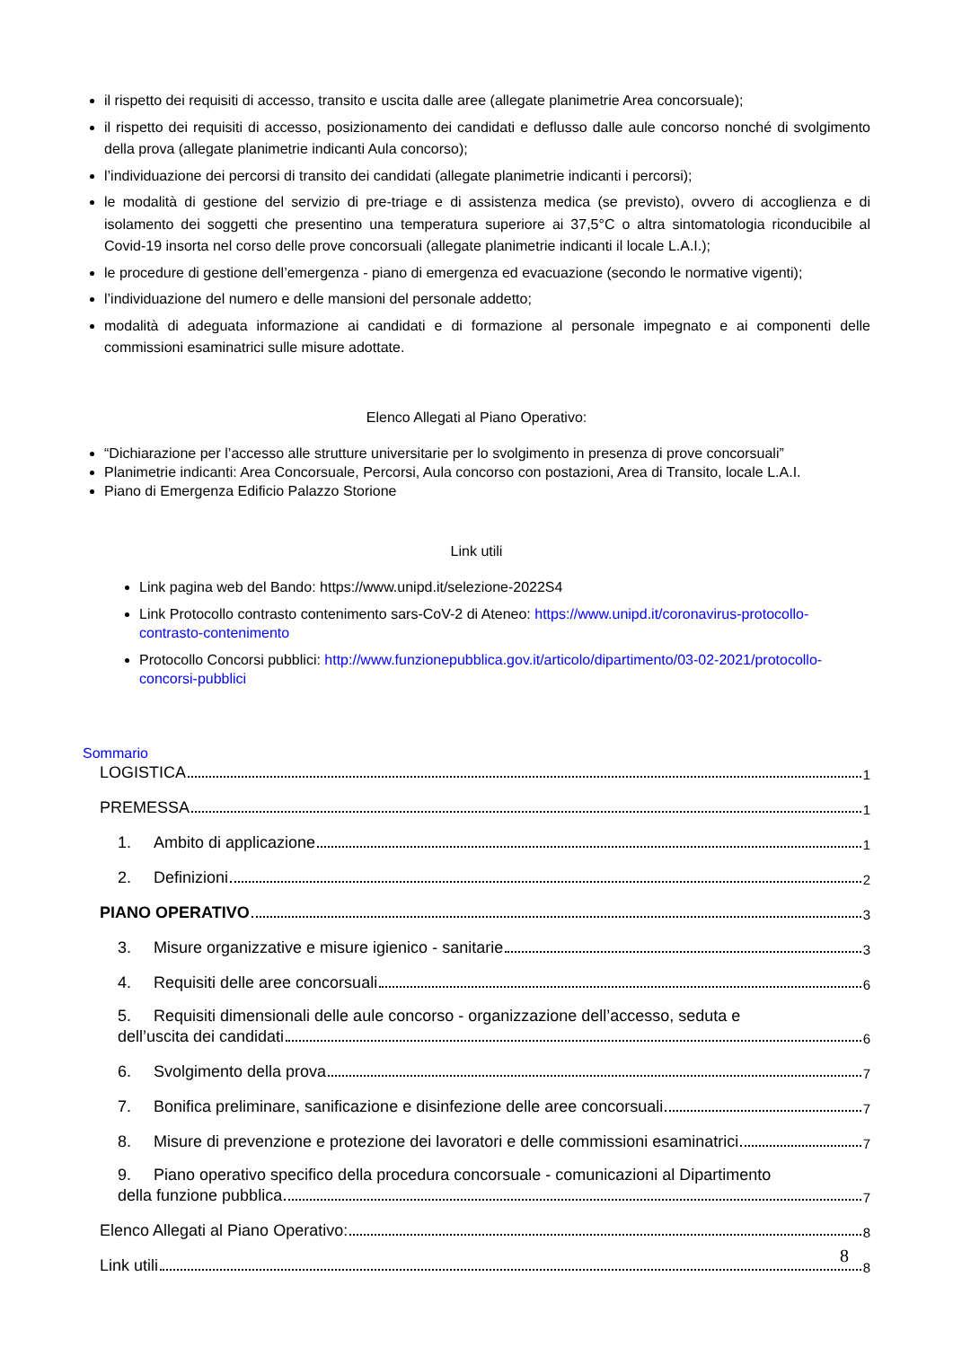il rispetto dei requisiti di accesso, transito e uscita dalle aree (allegate planimetrie Area concorsuale);
il rispetto dei requisiti di accesso, posizionamento dei candidati e deflusso dalle aule concorso nonché di svolgimento della prova (allegate planimetrie indicanti Aula concorso);
l’individuazione dei percorsi di transito dei candidati (allegate planimetrie indicanti i percorsi);
le modalità di gestione del servizio di pre-triage e di assistenza medica (se previsto), ovvero di accoglienza e di isolamento dei soggetti che presentino una temperatura superiore ai 37,5°C o altra sintomatologia riconducibile al Covid-19 insorta nel corso delle prove concorsuali (allegate planimetrie indicanti il locale L.A.I.);
le procedure di gestione dell’emergenza - piano di emergenza ed evacuazione (secondo le normative vigenti);
l’individuazione del numero e delle mansioni del personale addetto;
modalità di adeguata informazione ai candidati e di formazione al personale impegnato e ai componenti delle commissioni esaminatrici sulle misure adottate.
Elenco Allegati al Piano Operativo:
“Dichiarazione per l’accesso alle strutture universitarie per lo svolgimento in presenza di prove concorsuali”
Planimetrie indicanti: Area Concorsuale, Percorsi, Aula concorso con postazioni, Area di Transito, locale L.A.I.
Piano di Emergenza Edificio Palazzo Storione
Link utili
Link pagina web del Bando: https://www.unipd.it/selezione-2022S4
Link Protocollo contrasto contenimento sars-CoV-2 di Ateneo: https://www.unipd.it/coronavirus-protocollo-contrasto-contenimento
Protocollo Concorsi pubblici: http://www.funzionepubblica.gov.it/articolo/dipartimento/03-02-2021/protocollo-concorsi-pubblici
Sommario
LOGISTICA 1
PREMESSA 1
1. Ambito di applicazione 1
2. Definizioni 2
PIANO OPERATIVO 3
3. Misure organizzative e misure igienico - sanitarie 3
4. Requisiti delle aree concorsuali 6
5. Requisiti dimensionali delle aule concorso - organizzazione dell’accesso, seduta e
dell’uscita dei candidati 6
6. Svolgimento della prova 7
7. Bonifica preliminare, sanificazione e disinfezione delle aree concorsuali 7
8. Misure di prevenzione e protezione dei lavoratori e delle commissioni esaminatrici 7
9. Piano operativo specifico della procedura concorsuale - comunicazioni al Dipartimento
della funzione pubblica 7
Elenco Allegati al Piano Operativo: 8
Link utili 8
8